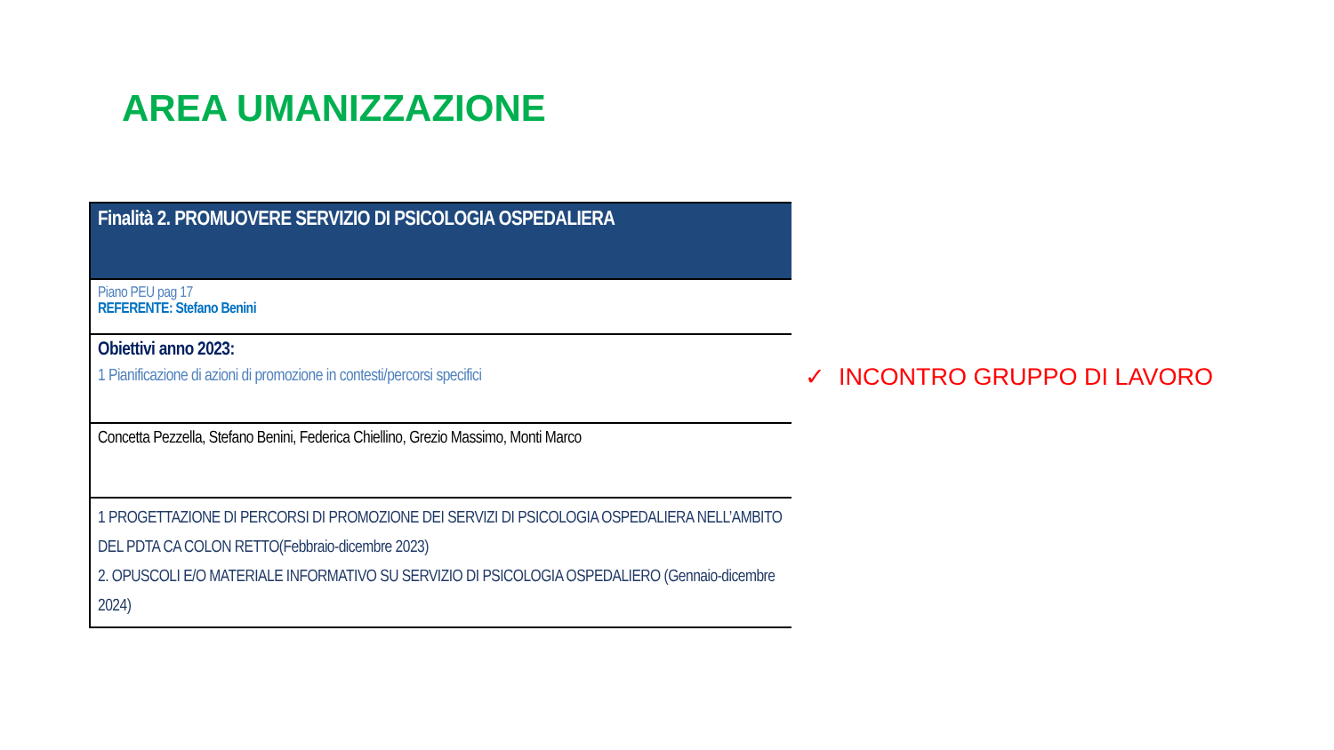AREA UMANIZZAZIONE
| Finalità 2. PROMUOVERE SERVIZIO DI PSICOLOGIA OSPEDALIERA |
| Piano PEU pag 17 REFERENTE: Stefano Benini |
| Obiettivi anno 2023: 1 Pianificazione di azioni di promozione in contesti/percorsi specifici |
| Concetta Pezzella, Stefano Benini, Federica Chiellino, Grezio Massimo, Monti Marco |
| 1 PROGETTAZIONE DI PERCORSI DI PROMOZIONE DEI SERVIZI DI PSICOLOGIA OSPEDALIERA NELL’AMBITO DEL PDTA CA COLON RETTO(Febbraio-dicembre 2023) 2. OPUSCOLI E/O MATERIALE INFORMATIVO SU SERVIZIO DI PSICOLOGIA OSPEDALIERO (Gennaio-dicembre 2024) |
✓ INCONTRO GRUPPO DI LAVORO